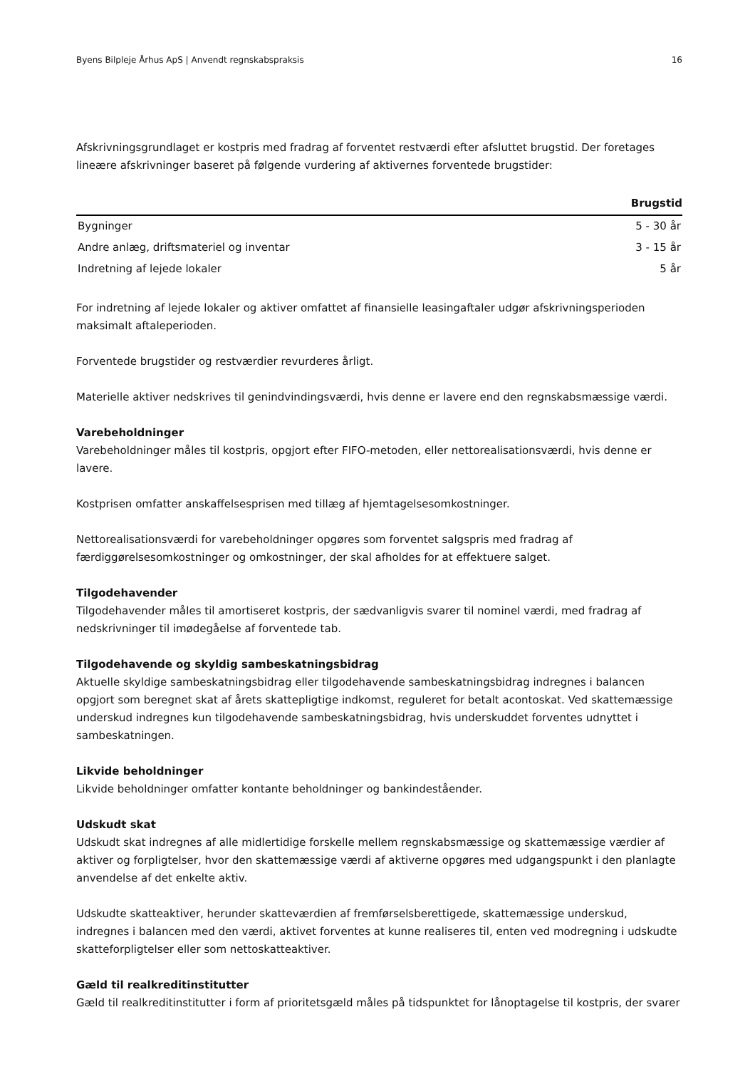Byens Bilpleje Århus ApS | Anvendt regnskabspraksis 16
Afskrivningsgrundlaget er kostpris med fradrag af forventet restværdi efter afsluttet brugstid. Der foretages lineære afskrivninger baseret på følgende vurdering af aktivernes forventede brugstider:
| | Brugstid |
| --- | --- |
| Bygninger | 5 - 30 år |
| Andre anlæg, driftsmateriel og inventar | 3 - 15 år |
| Indretning af lejede lokaler | 5 år |
For indretning af lejede lokaler og aktiver omfattet af finansielle leasingaftaler udgør afskrivningsperioden maksimalt aftaleperioden.
Forventede brugstider og restværdier revurderes årligt.
Materielle aktiver nedskrives til genindvindingsværdi, hvis denne er lavere end den regnskabsmæssige værdi.
Varebeholdninger
Varebeholdninger måles til kostpris, opgjort efter FIFO-metoden, eller nettorealisationsværdi, hvis denne er lavere.
Kostprisen omfatter anskaffelsesprisen med tillæg af hjemtagelsesomkostninger.
Nettorealisationsværdi for varebeholdninger opgøres som forventet salgspris med fradrag af færdiggørelsesomkostninger og omkostninger, der skal afholdes for at effektuere salget.
Tilgodehavender
Tilgodehavender måles til amortiseret kostpris, der sædvanligvis svarer til nominel værdi, med fradrag af nedskrivninger til imødegåelse af forventede tab.
Tilgodehavende og skyldig sambeskatningsbidrag
Aktuelle skyldige sambeskatningsbidrag eller tilgodehavende sambeskatningsbidrag indregnes i balancen opgjort som beregnet skat af årets skattepligtige indkomst, reguleret for betalt acontoskat. Ved skattemæssige underskud indregnes kun tilgodehavende sambeskatningsbidrag, hvis underskuddet forventes udnyttet i sambeskatningen.
Likvide beholdninger
Likvide beholdninger omfatter kontante beholdninger og bankindeståender.
Udskudt skat
Udskudt skat indregnes af alle midlertidige forskelle mellem regnskabsmæssige og skattemæssige værdier af aktiver og forpligtelser, hvor den skattemæssige værdi af aktiverne opgøres med udgangspunkt i den planlagte anvendelse af det enkelte aktiv.
Udskudte skatteaktiver, herunder skatteværdien af fremførselsberettigede, skattemæssige underskud, indregnes i balancen med den værdi, aktivet forventes at kunne realiseres til, enten ved modregning i udskudte skatteforpligtelser eller som nettoskatteaktiver.
Gæld til realkreditinstitutter
Gæld til realkreditinstitutter i form af prioritetsgæld måles på tidspunktet for lånoptagelse til kostpris, der svarer